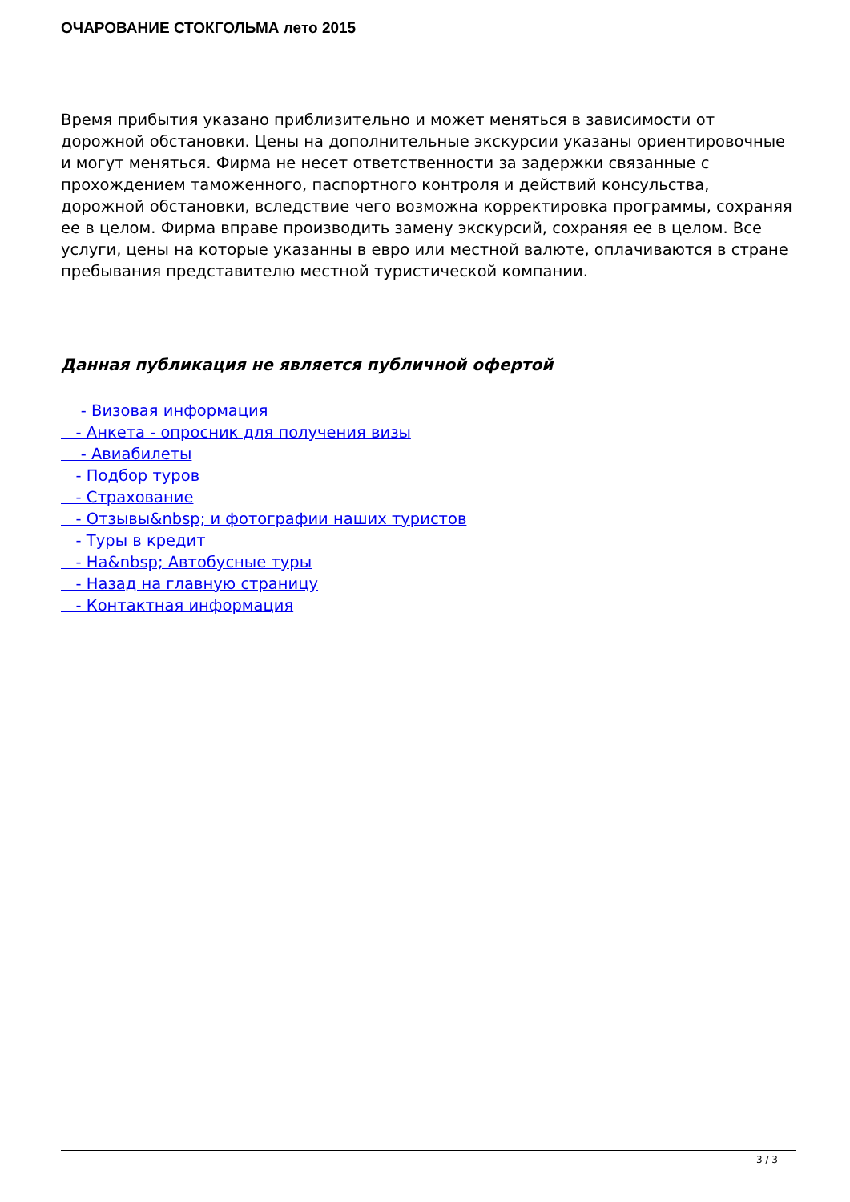ОЧАРОВАНИЕ СТОКГОЛЬМА лето 2015
Время прибытия указано приблизительно и может меняться в зависимости от дорожной обстановки. Цены на дополнительные экскурсии указаны ориентировочные и могут меняться. Фирма не несет ответственности за задержки связанные с прохождением таможенного, паспортного контроля и действий консульства, дорожной обстановки, вследствие чего возможна корректировка программы, сохраняя ее в целом. Фирма вправе производить замену экскурсий, сохраняя ее в целом. Все услуги, цены на которые указанны в евро или местной валюте, оплачиваются в стране пребывания представителю местной туристической компании.
Данная публикация не является публичной офертой
- Визовая информация
- Анкета - опросник для получения визы
- Авиабилеты
- Подбор туров
- Страхование
- Отзывы&nbsp; и фотографии наших туристов
- Туры в кредит
- На&nbsp; Автобусные туры
- Назад на главную страницу
- Контактная информация
3 / 3